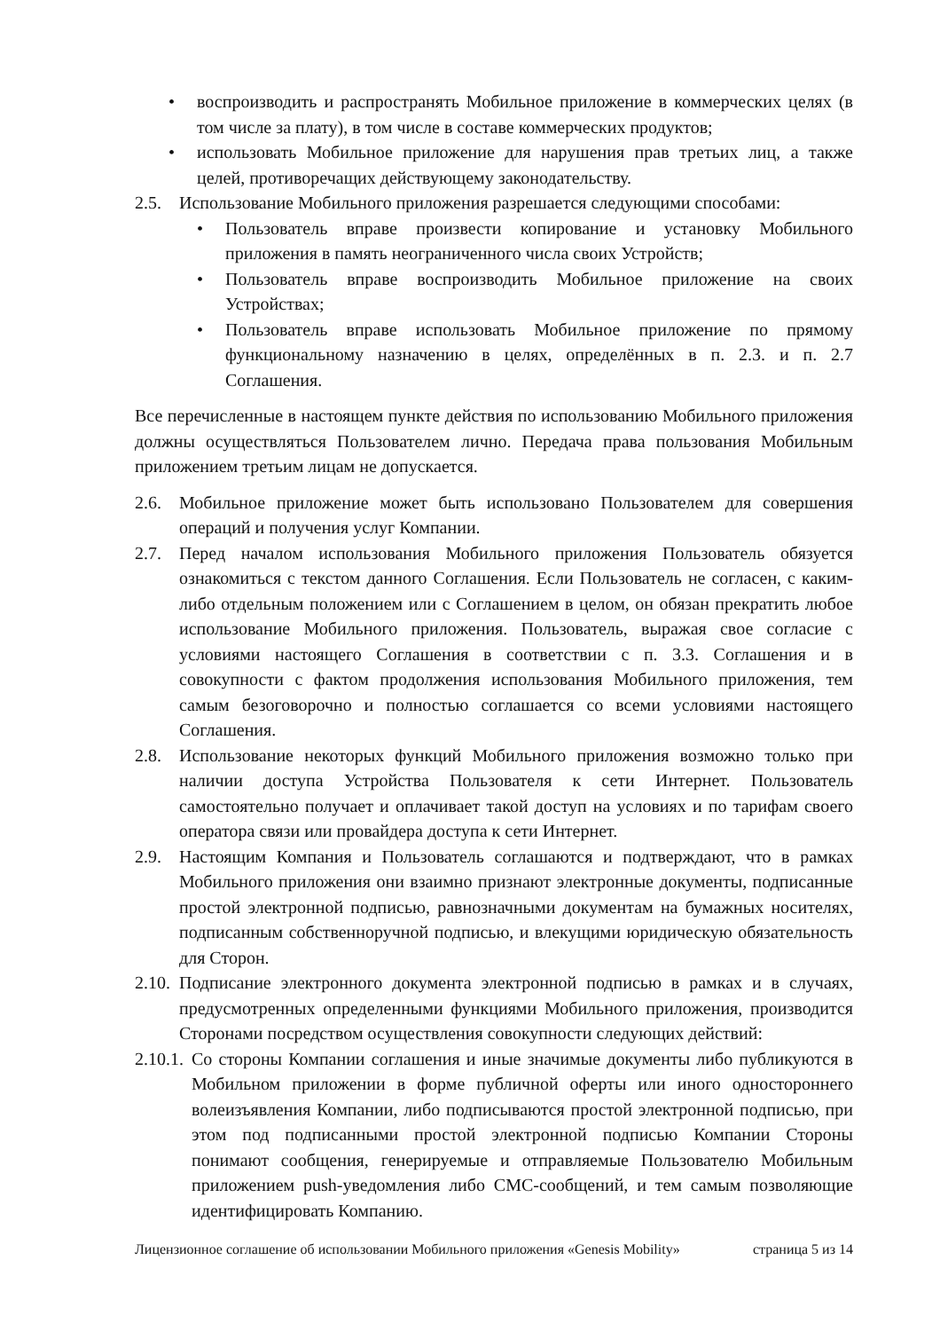• воспроизводить и распространять Мобильное приложение в коммерческих целях (в том числе за плату), в том числе в составе коммерческих продуктов;
• использовать Мобильное приложение для нарушения прав третьих лиц, а также целей, противоречащих действующему законодательству.
2.5. Использование Мобильного приложения разрешается следующими способами:
• Пользователь вправе произвести копирование и установку Мобильного приложения в память неограниченного числа своих Устройств;
• Пользователь вправе воспроизводить Мобильное приложение на своих Устройствах;
• Пользователь вправе использовать Мобильное приложение по прямому функциональному назначению в целях, определённых в п. 2.3. и п. 2.7 Соглашения.
Все перечисленные в настоящем пункте действия по использованию Мобильного приложения должны осуществляться Пользователем лично. Передача права пользования Мобильным приложением третьим лицам не допускается.
2.6. Мобильное приложение может быть использовано Пользователем для совершения операций и получения услуг Компании.
2.7. Перед началом использования Мобильного приложения Пользователь обязуется ознакомиться с текстом данного Соглашения. Если Пользователь не согласен, с каким-либо отдельным положением или с Соглашением в целом, он обязан прекратить любое использование Мобильного приложения. Пользователь, выражая свое согласие с условиями настоящего Соглашения в соответствии с п. 3.3. Соглашения и в совокупности с фактом продолжения использования Мобильного приложения, тем самым безоговорочно и полностью соглашается со всеми условиями настоящего Соглашения.
2.8. Использование некоторых функций Мобильного приложения возможно только при наличии доступа Устройства Пользователя к сети Интернет. Пользователь самостоятельно получает и оплачивает такой доступ на условиях и по тарифам своего оператора связи или провайдера доступа к сети Интернет.
2.9. Настоящим Компания и Пользователь соглашаются и подтверждают, что в рамках Мобильного приложения они взаимно признают электронные документы, подписанные простой электронной подписью, равнозначными документам на бумажных носителях, подписанным собственноручной подписью, и влекущими юридическую обязательность для Сторон.
2.10. Подписание электронного документа электронной подписью в рамках и в случаях, предусмотренных определенными функциями Мобильного приложения, производится Сторонами посредством осуществления совокупности следующих действий:
2.10.1. Со стороны Компании соглашения и иные значимые документы либо публикуются в Мобильном приложении в форме публичной оферты или иного одностороннего волеизъявления Компании, либо подписываются простой электронной подписью, при этом под подписанными простой электронной подписью Компании Стороны понимают сообщения, генерируемые и отправляемые Пользователю Мобильным приложением push-уведомления либо СМС-сообщений, и тем самым позволяющие идентифицировать Компанию.
Лицензионное соглашение об использовании Мобильного приложения «Genesis Mobility» страница 5 из 14